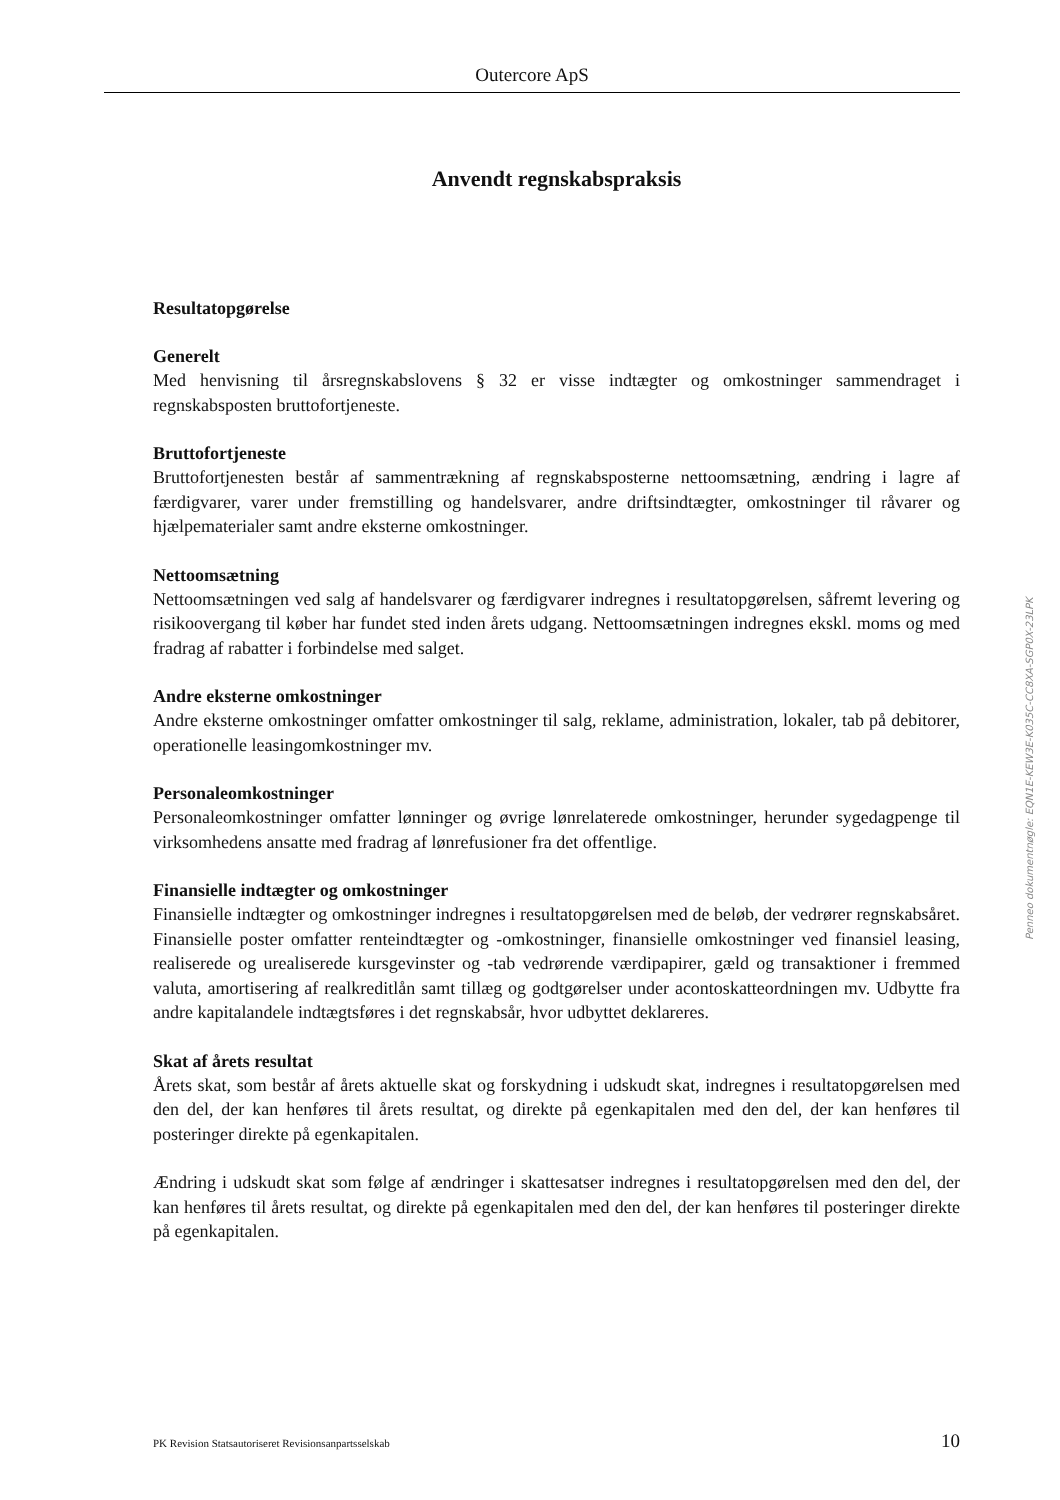Outercore ApS
Anvendt regnskabspraksis
Resultatopgørelse
Generelt
Med henvisning til årsregnskabslovens § 32 er visse indtægter og omkostninger sammendraget i regnskabsposten bruttofortjeneste.
Bruttofortjeneste
Bruttofortjenesten består af sammentrækning af regnskabsposterne nettoomsætning, ændring i lagre af færdigvarer, varer under fremstilling og handelsvarer, andre driftsindtægter, omkostninger til råvarer og hjælpematerialer samt andre eksterne omkostninger.
Nettoomsætning
Nettoomsætningen ved salg af handelsvarer og færdigvarer indregnes i resultatopgørelsen, såfremt levering og risikoovergang til køber har fundet sted inden årets udgang. Nettoomsætningen indregnes ekskl. moms og med fradrag af rabatter i forbindelse med salget.
Andre eksterne omkostninger
Andre eksterne omkostninger omfatter omkostninger til salg, reklame, administration, lokaler, tab på debitorer, operationelle leasingomkostninger mv.
Personaleomkostninger
Personaleomkostninger omfatter lønninger og øvrige lønrelaterede omkostninger, herunder sygedagpenge til virksomhedens ansatte med fradrag af lønrefusioner fra det offentlige.
Finansielle indtægter og omkostninger
Finansielle indtægter og omkostninger indregnes i resultatopgørelsen med de beløb, der vedrører regnskabsåret. Finansielle poster omfatter renteindtægter og -omkostninger, finansielle omkostninger ved finansiel leasing, realiserede og urealiserede kursgevinster og -tab vedrørende værdipapirer, gæld og transaktioner i fremmed valuta, amortisering af realkreditlån samt tillæg og godtgørelser under acontoskatteordningen mv. Udbytte fra andre kapitalandele indtægtsføres i det regnskabsår, hvor udbyttet deklareres.
Skat af årets resultat
Årets skat, som består af årets aktuelle skat og forskydning i udskudt skat, indregnes i resultatopgørelsen med den del, der kan henføres til årets resultat, og direkte på egenkapitalen med den del, der kan henføres til posteringer direkte på egenkapitalen.
Ændring i udskudt skat som følge af ændringer i skattesatser indregnes i resultatopgørelsen med den del, der kan henføres til årets resultat, og direkte på egenkapitalen med den del, der kan henføres til posteringer direkte på egenkapitalen.
Penneo dokumentnøgle: EQN1E-KEW3E-K035C-CC8XA-SGP0X-23LPK
PK Revision Statsautoriseret Revisionsanpartsselskab 10